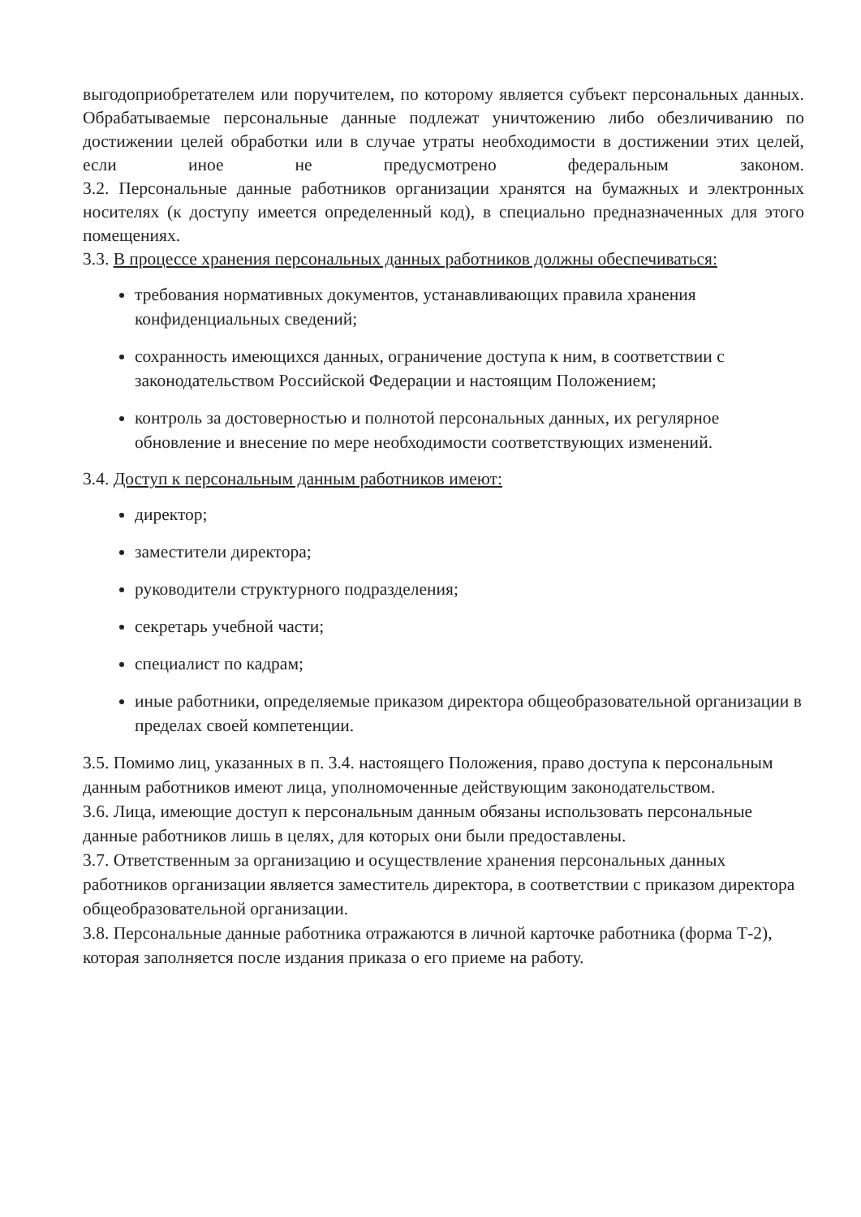выгодоприобретателем или поручителем, по которому является субъект персональных данных. Обрабатываемые персональные данные подлежат уничтожению либо обезличиванию по достижении целей обработки или в случае утраты необходимости в достижении этих целей, если иное не предусмотрено федеральным законом.
3.2. Персональные данные работников организации хранятся на бумажных и электронных носителях (к доступу имеется определенный код), в специально предназначенных для этого помещениях.
3.3. В процессе хранения персональных данных работников должны обеспечиваться:
требования нормативных документов, устанавливающих правила хранения конфиденциальных сведений;
сохранность имеющихся данных, ограничение доступа к ним, в соответствии с законодательством Российской Федерации и настоящим Положением;
контроль за достоверностью и полнотой персональных данных, их регулярное обновление и внесение по мере необходимости соответствующих изменений.
3.4. Доступ к персональным данным работников имеют:
директор;
заместители директора;
руководители структурного подразделения;
секретарь учебной части;
специалист по кадрам;
иные работники, определяемые приказом директора общеобразовательной организации в пределах своей компетенции.
3.5. Помимо лиц, указанных в п. 3.4. настоящего Положения, право доступа к персональным данным работников имеют лица, уполномоченные действующим законодательством.
3.6. Лица, имеющие доступ к персональным данным обязаны использовать персональные данные работников лишь в целях, для которых они были предоставлены.
3.7. Ответственным за организацию и осуществление хранения персональных данных работников организации является заместитель директора, в соответствии с приказом директора общеобразовательной организации.
3.8. Персональные данные работника отражаются в личной карточке работника (форма Т-2), которая заполняется после издания приказа о его приеме на работу.